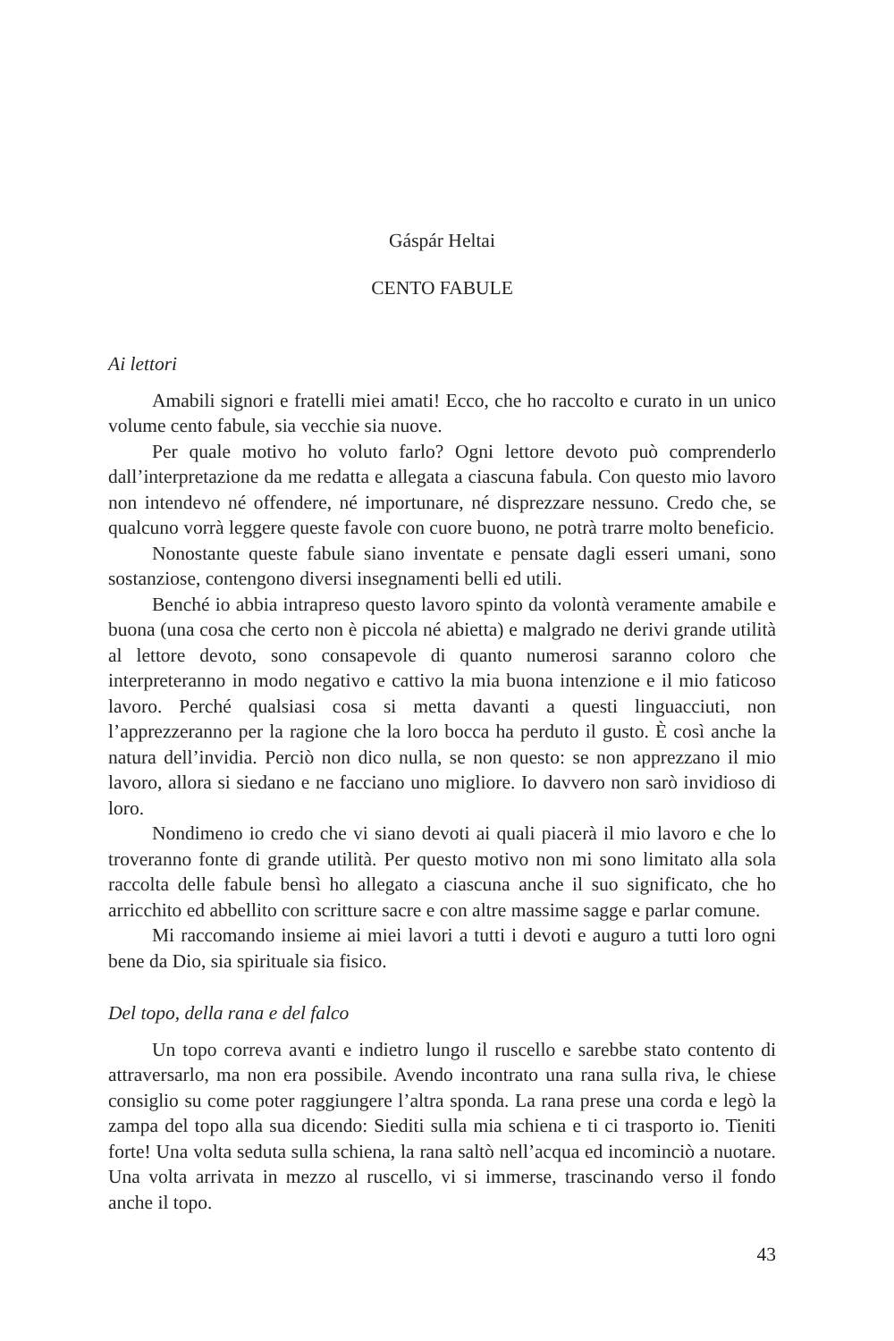Gáspár Heltai
CENTO FABULE
Ai lettori
Amabili signori e fratelli miei amati! Ecco, che ho raccolto e curato in un unico volume cento fabule, sia vecchie sia nuove.
Per quale motivo ho voluto farlo? Ogni lettore devoto può comprenderlo dall’interpretazione da me redatta e allegata a ciascuna fabula. Con questo mio lavoro non intendevo né offendere, né importunare, né disprezzare nessuno. Credo che, se qualcuno vorrà leggere queste favole con cuore buono, ne potrà trarre molto beneficio.
Nonostante queste fabule siano inventate e pensate dagli esseri umani, sono sostanziose, contengono diversi insegnamenti belli ed utili.
Benché io abbia intrapreso questo lavoro spinto da volontà veramente amabile e buona (una cosa che certo non è piccola né abietta) e malgrado ne derivi grande utilità al lettore devoto, sono consapevole di quanto numerosi saranno coloro che interpreteranno in modo negativo e cattivo la mia buona intenzione e il mio faticoso lavoro. Perché qualsiasi cosa si metta davanti a questi linguacciuti, non l’apprezzeranno per la ragione che la loro bocca ha perduto il gusto. È così anche la natura dell’invidia. Perciò non dico nulla, se non questo: se non apprezzano il mio lavoro, allora si siedano e ne facciano uno migliore. Io davvero non sarò invidioso di loro.
Nondimeno io credo che vi siano devoti ai quali piacerà il mio lavoro e che lo troveranno fonte di grande utilità. Per questo motivo non mi sono limitato alla sola raccolta delle fabule bensì ho allegato a ciascuna anche il suo significato, che ho arricchito ed abbellito con scritture sacre e con altre massime sagge e parlar comune.
Mi raccomando insieme ai miei lavori a tutti i devoti e auguro a tutti loro ogni bene da Dio, sia spirituale sia fisico.
Del topo, della rana e del falco
Un topo correva avanti e indietro lungo il ruscello e sarebbe stato contento di attraversarlo, ma non era possibile. Avendo incontrato una rana sulla riva, le chiese consiglio su come poter raggiungere l’altra sponda. La rana prese una corda e legò la zampa del topo alla sua dicendo: Siediti sulla mia schiena e ti ci trasporto io. Tieniti forte! Una volta seduta sulla schiena, la rana saltò nell’acqua ed incominciò a nuotare. Una volta arrivata in mezzo al ruscello, vi si immerse, trascinando verso il fondo anche il topo.
43